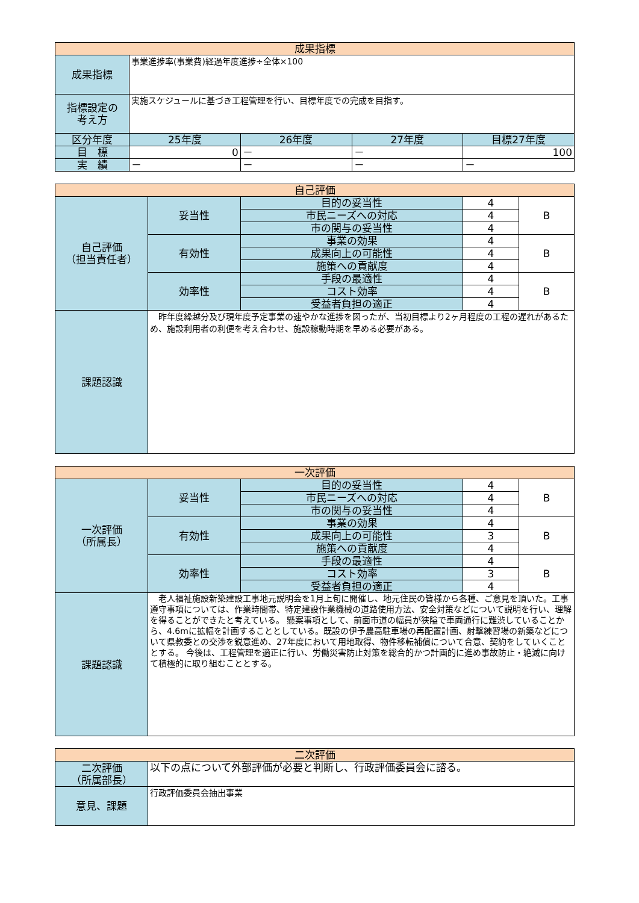| 成果指標 | | | | |
| --- | --- | --- | --- | --- |
| 成果指標 | 事業進捗率(事業費)経過年度進捗÷全体×100 | | | |
| 指標設定の 考え方 | 実施スケジュールに基づき工程管理を行い、目標年度での完成を目指す。 | | | |
| 区分年度 | 25年度 | 26年度 | 27年度 | 目標27年度 |
| 目 標 | 0 | － | － | 100 |
| 実 績 | － | － | － | － |
| 自己評価 | | | | |
| --- | --- | --- | --- | --- |
| 自己評価 （担当責任者） | 妥当性 | 目的の妥当性 | 4 | B |
| | | 市民ニーズへの対応 | 4 | |
| | | 市の関与の妥当性 | 4 | |
| | 有効性 | 事業の効果 | 4 | B |
| | | 成果向上の可能性 | 4 | |
| | | 施策への貢献度 | 4 | |
| | 効率性 | 手段の最適性 | 4 | B |
| | | コスト効率 | 4 | |
| | | 受益者負担の適正 | 4 | |
| 課題認識 | 昨年度繰越分及び現年度予定事業の速やかな進捗を図ったが、当初目標より2ヶ月程度の工程の遅れがあるため、施設利用者の利便を考え合わせ、施設稼動時期を早める必要がある。 | | | |
| 一次評価 | | | | |
| --- | --- | --- | --- | --- |
| 一次評価 （所属長） | 妥当性 | 目的の妥当性 | 4 | B |
| | | 市民ニーズへの対応 | 4 | |
| | | 市の関与の妥当性 | 4 | |
| | 有効性 | 事業の効果 | 4 | B |
| | | 成果向上の可能性 | 3 | |
| | | 施策への貢献度 | 4 | |
| | 効率性 | 手段の最適性 | 4 | B |
| | | コスト効率 | 3 | |
| | | 受益者負担の適正 | 4 | |
| 課題認識 | 老人福祉施設新築建設工事地元説明会を1月上旬に開催し、地元住民の皆様から各種、ご意見を頂いた。工事遵守事項については、作業時間帯、特定建設作業機械の道路使用方法、安全対策などについて説明を行い、理解を得ることができたと考えている。 懸案事項として、前面市道の幅員が狭隘で車両通行に難渋していることから、4.6mに拡幅を計画することとしている。既設の伊予農高駐車場の再配置計画、射撃練習場の新築などについて県教委との交渉を鋭意進め、27年度において用地取得、物件移転補償について合意、契約をしていくこととする。 今後は、工程管理を適正に行い、労働災害防止対策を総合的かつ計画的に進め事故防止・絶滅に向けて積極的に取り組むこととする。 | | | |
| 二次評価 | |
| --- | --- |
| 二次評価 （所属部長） | 以下の点について外部評価が必要と判断し、行政評価委員会に諮る。 |
| 意見、課題 | 行政評価委員会抽出事業 |